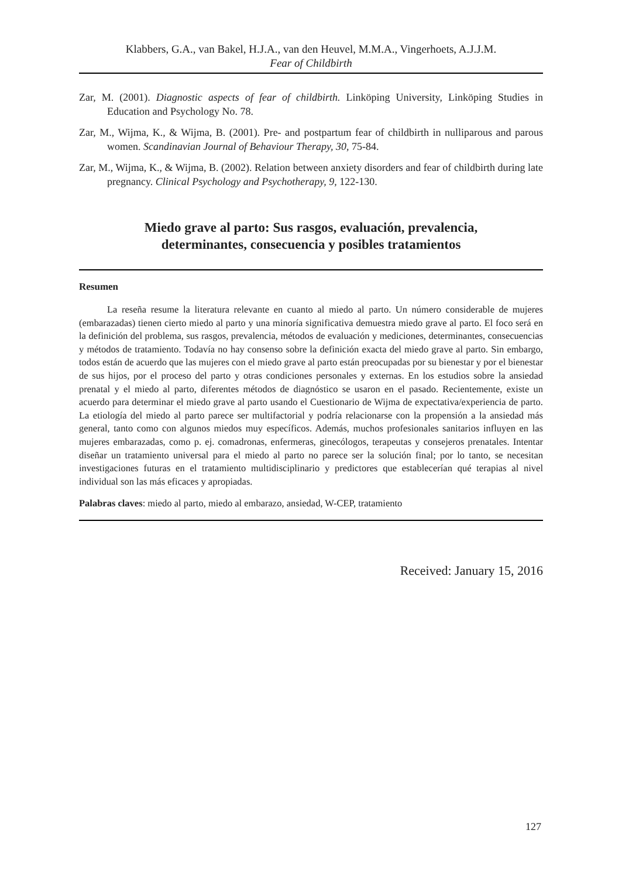Klabbers, G.A., van Bakel, H.J.A., van den Heuvel, M.M.A., Vingerhoets, A.J.J.M.
Fear of Childbirth
Zar, M. (2001). Diagnostic aspects of fear of childbirth. Linköping University, Linköping Studies in Education and Psychology No. 78.
Zar, M., Wijma, K., & Wijma, B. (2001). Pre- and postpartum fear of childbirth in nulliparous and parous women. Scandinavian Journal of Behaviour Therapy, 30, 75-84.
Zar, M., Wijma, K., & Wijma, B. (2002). Relation between anxiety disorders and fear of childbirth during late pregnancy. Clinical Psychology and Psychotherapy, 9, 122-130.
Miedo grave al parto: Sus rasgos, evaluación, prevalencia,
determinantes, consecuencia y posibles tratamientos
Resumen
La reseña resume la literatura relevante en cuanto al miedo al parto. Un número considerable de mujeres (embarazadas) tienen cierto miedo al parto y una minoría significativa demuestra miedo grave al parto. El foco será en la definición del problema, sus rasgos, prevalencia, métodos de evaluación y mediciones, determinantes, consecuencias y métodos de tratamiento. Todavía no hay consenso sobre la definición exacta del miedo grave al parto. Sin embargo, todos están de acuerdo que las mujeres con el miedo grave al parto están preocupadas por su bienestar y por el bienestar de sus hijos, por el proceso del parto y otras condiciones personales y externas. En los estudios sobre la ansiedad prenatal y el miedo al parto, diferentes métodos de diagnóstico se usaron en el pasado. Recientemente, existe un acuerdo para determinar el miedo grave al parto usando el Cuestionario de Wijma de expectativa/experiencia de parto. La etiología del miedo al parto parece ser multifactorial y podría relacionarse con la propensión a la ansiedad más general, tanto como con algunos miedos muy específicos. Además, muchos profesionales sanitarios influyen en las mujeres embarazadas, como p. ej. comadronas, enfermeras, ginecólogos, terapeutas y consejeros prenatales. Intentar diseñar un tratamiento universal para el miedo al parto no parece ser la solución final; por lo tanto, se necesitan investigaciones futuras en el tratamiento multidisciplinario y predictores que establecerían qué terapias al nivel individual son las más eficaces y apropiadas.
Palabras claves: miedo al parto, miedo al embarazo, ansiedad, W-CEP, tratamiento
Received: January 15, 2016
127